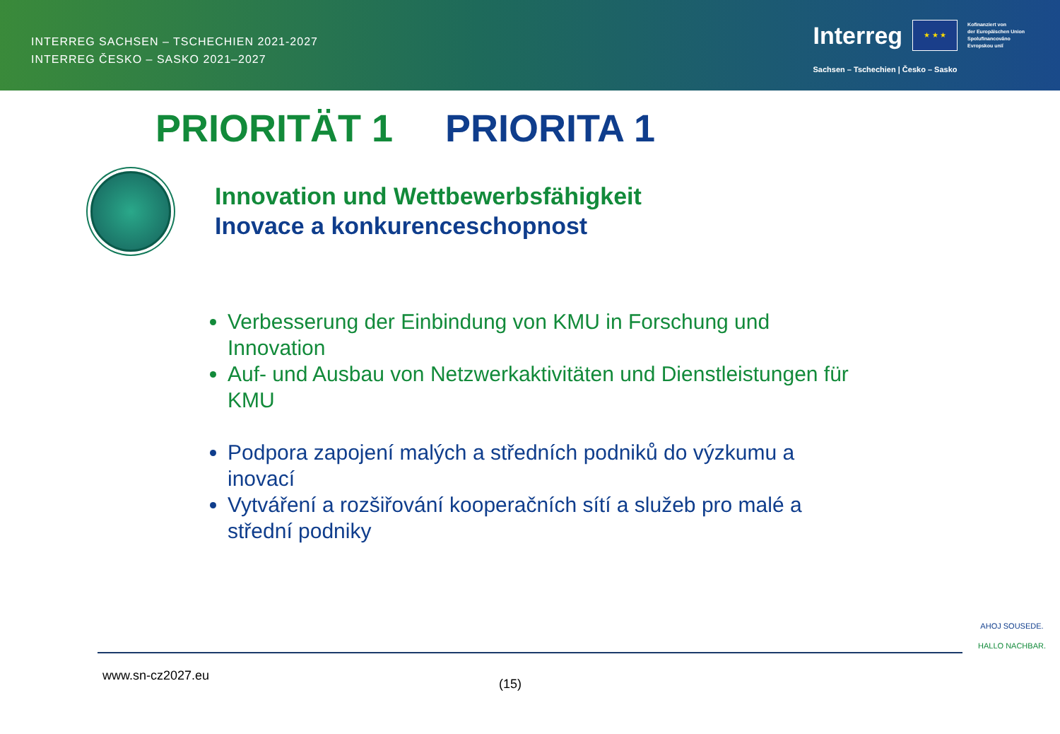INTERREG SACHSEN – TSCHECHIEN 2021-2027
INTERREG ČESKO – SASKO 2021–2027
Interreg
★ ★ ★
Kofinanziert von
der Europäischen Union
Spolufinancováno
Evropskou unií
Sachsen – Tschechien | Česko – Sasko
PRIORITÄT 1 PRIORITA 1
Innovation und Wettbewerbsfähigkeit
Inovace a konkurenceschopnost
Verbesserung der Einbindung von KMU in Forschung und Innovation
Auf- und Ausbau von Netzwerkaktivitäten und Dienstleistungen für KMU
Podpora zapojení malých a středních podniků do výzkumu a inovací
Vytváření a rozšiřování kooperačních sítí a služeb pro malé a střední podniky
www.sn-cz2027.eu
(15)
AHOJ SOUSEDE.
HALLO NACHBAR.